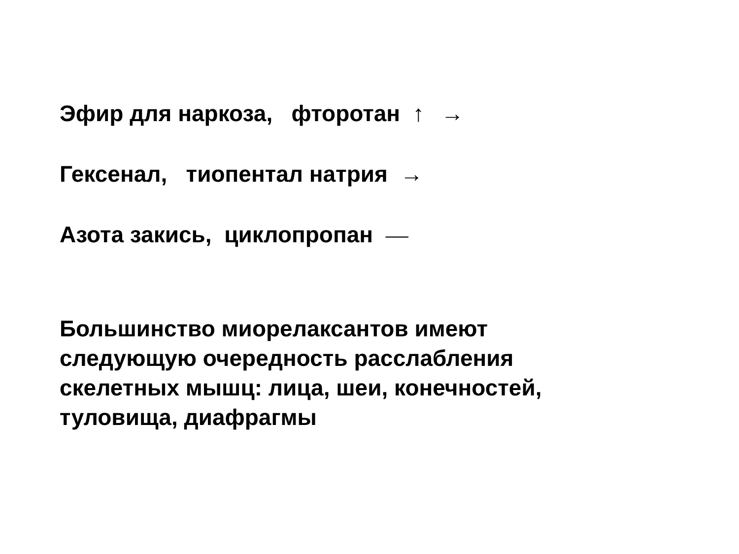Эфир для наркоза, фторотан ↑ →
Гексенал, тиопентал натрия →
Азота закись, циклопропан —
Большинство миорелаксантов имеют
следующую очередность расслабления
скелетных мышц: лица, шеи, конечностей,
туловища, диафрагмы